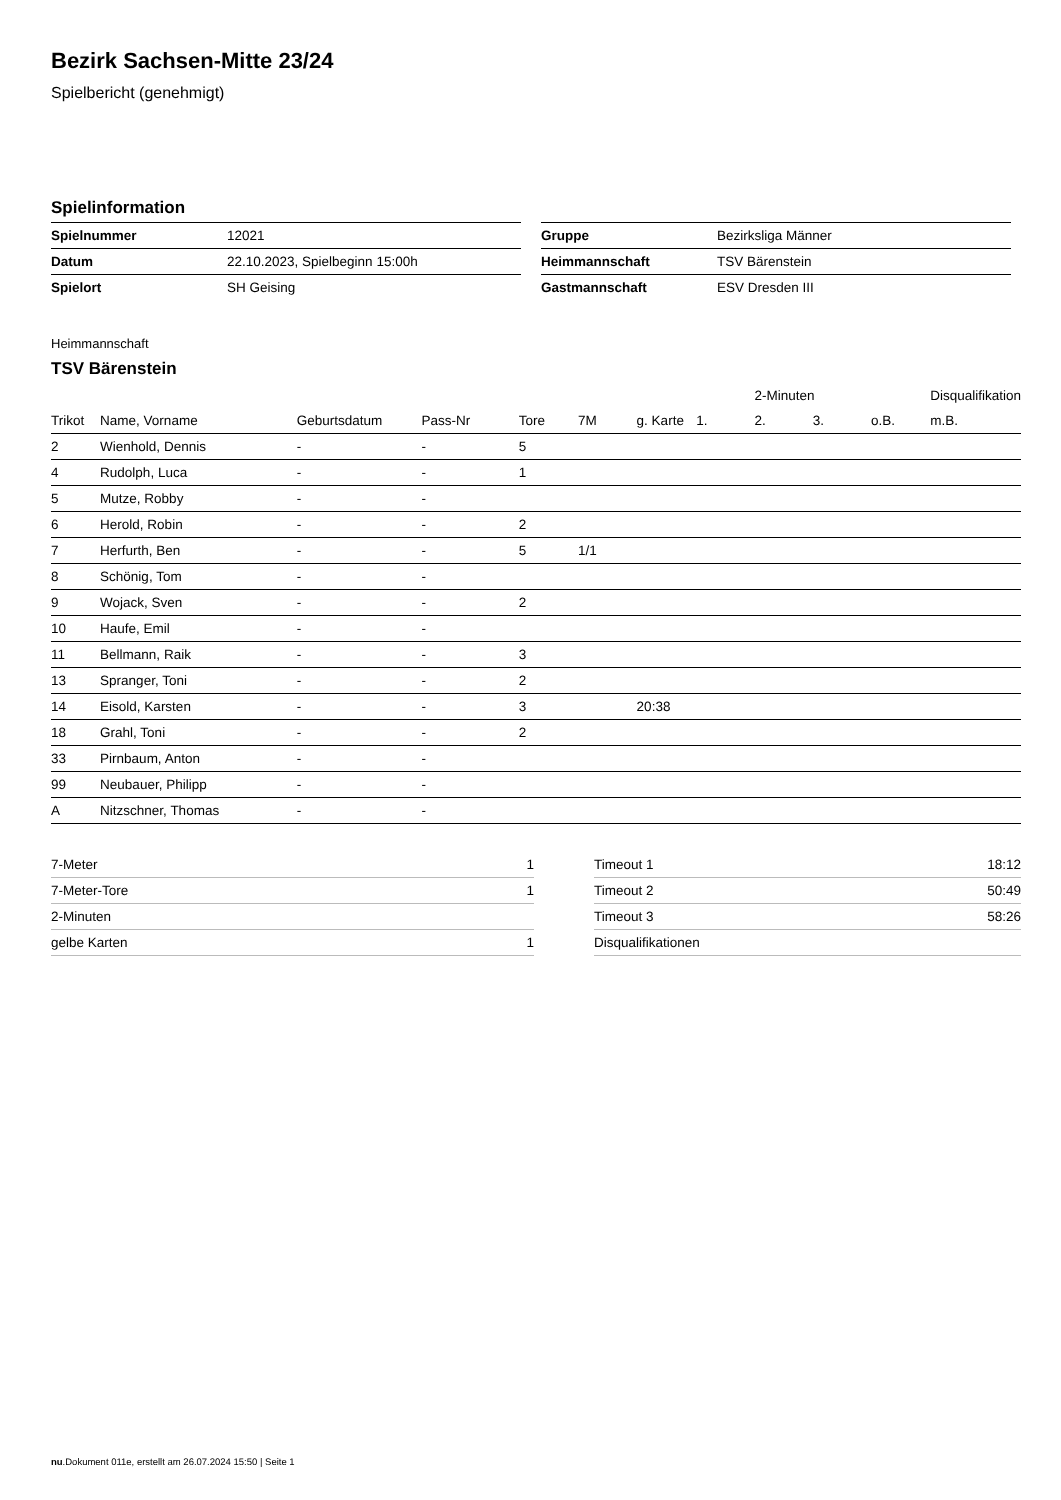Bezirk Sachsen-Mitte 23/24
Spielbericht (genehmigt)
Spielinformation
| Spielnummer | 12021 |
| Datum | 22.10.2023, Spielbeginn 15:00h |
| Spielort | SH Geising |
| Gruppe | Bezirksliga Männer |
| Heimmannschaft | TSV Bärenstein |
| Gastmannschaft | ESV Dresden III |
Heimmannschaft
TSV Bärenstein
| | | | | | | | | 2-Minuten | | | Disqualifikation |
| --- | --- | --- | --- | --- | --- | --- | --- | --- | --- | --- | --- |
| Trikot | Name, Vorname | Geburtsdatum | Pass-Nr | Tore | 7M | g. Karte | 1. | 2. | 3. | o.B. | m.B. |
| 2 | Wienhold, Dennis | - | - | 5 | | | | | | | |
| 4 | Rudolph, Luca | - | - | 1 | | | | | | | |
| 5 | Mutze, Robby | - | - | | | | | | | | |
| 6 | Herold, Robin | - | - | 2 | | | | | | | |
| 7 | Herfurth, Ben | - | - | 5 | 1/1 | | | | | | |
| 8 | Schönig, Tom | - | - | | | | | | | | |
| 9 | Wojack, Sven | - | - | 2 | | | | | | | |
| 10 | Haufe, Emil | - | - | | | | | | | | |
| 11 | Bellmann, Raik | - | - | 3 | | | | | | | |
| 13 | Spranger, Toni | - | - | 2 | | | | | | | |
| 14 | Eisold, Karsten | - | - | 3 | | 20:38 | | | | | |
| 18 | Grahl, Toni | - | - | 2 | | | | | | | |
| 33 | Pirnbaum, Anton | - | - | | | | | | | | |
| 99 | Neubauer, Philipp | - | - | | | | | | | | |
| A | Nitzschner, Thomas | - | - | | | | | | | | |
| 7-Meter | 1 |
| 7-Meter-Tore | 1 |
| 2-Minuten | |
| gelbe Karten | 1 |
| Timeout 1 | 18:12 |
| Timeout 2 | 50:49 |
| Timeout 3 | 58:26 |
| Disqualifikationen | |
nu.Dokument 011e, erstellt am 26.07.2024 15:50 | Seite 1